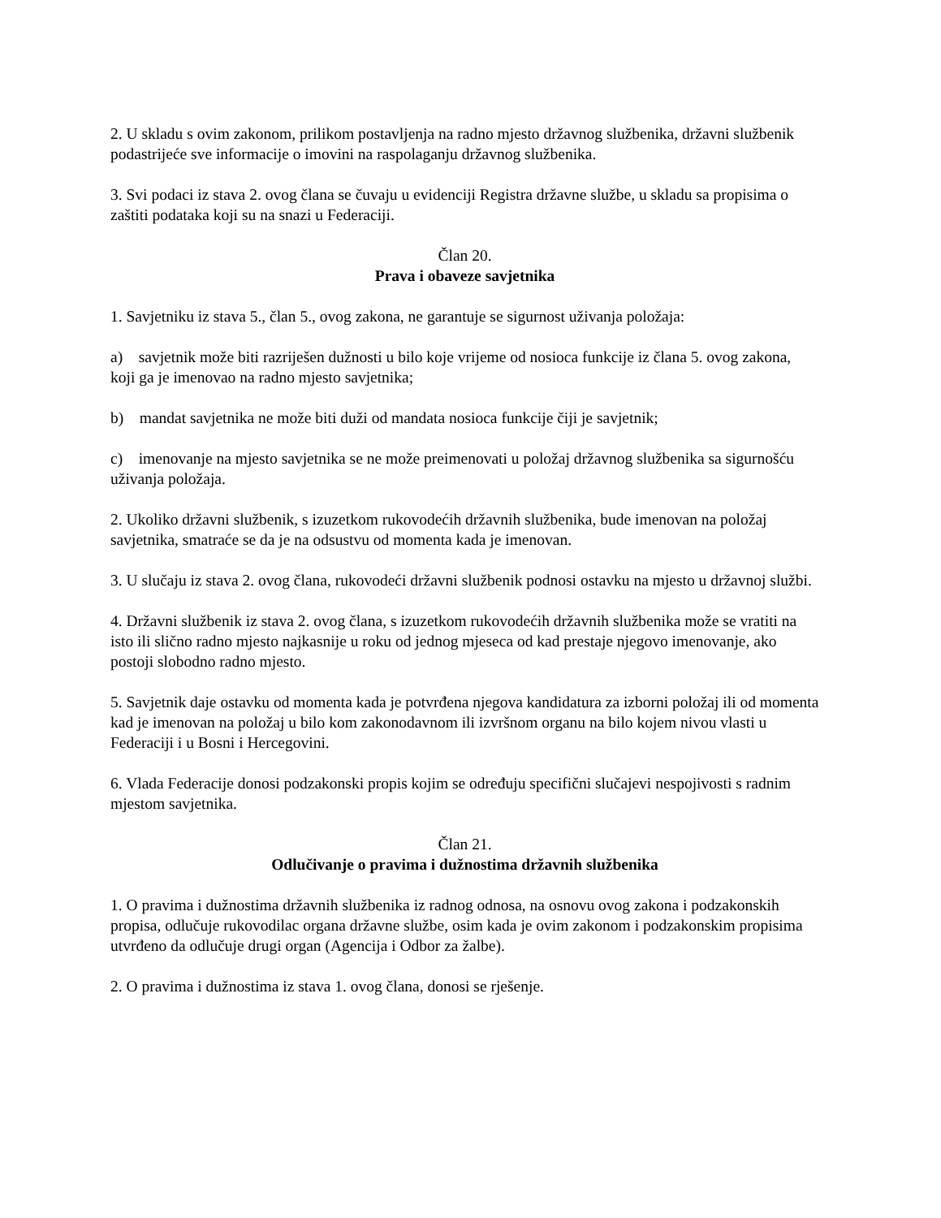2. U skladu s ovim zakonom, prilikom postavljenja na radno mjesto državnog službenika, državni službenik podastrijeće sve informacije o imovini na raspolaganju državnog službenika.
3. Svi podaci iz stava 2. ovog člana se čuvaju u evidenciji Registra državne službe, u skladu sa propisima o zaštiti podataka koji su na snazi u Federaciji.
Član 20.
Prava i obaveze savjetnika
1. Savjetniku iz stava 5., član 5., ovog zakona, ne garantuje se sigurnost uživanja položaja:
a) savjetnik može biti razriješen dužnosti u bilo koje vrijeme od nosioca funkcije iz člana 5. ovog zakona, koji ga je imenovao na radno mjesto savjetnika;
b) mandat savjetnika ne može biti duži od mandata nosioca funkcije čiji je savjetnik;
c) imenovanje na mjesto savjetnika se ne može preimenovati u položaj državnog službenika sa sigurnošću uživanja položaja.
2. Ukoliko državni službenik, s izuzetkom rukovodećih državnih službenika, bude imenovan na položaj savjetnika, smatraće se da je na odsustvu od momenta kada je imenovan.
3. U slučaju iz stava 2. ovog člana, rukovodeći državni službenik podnosi ostavku na mjesto u državnoj službi.
4. Državni službenik iz stava 2. ovog člana, s izuzetkom rukovodećih državnih službenika može se vratiti na isto ili slično radno mjesto najkasnije u roku od jednog mjeseca od kad prestaje njegovo imenovanje, ako postoji slobodno radno mjesto.
5. Savjetnik daje ostavku od momenta kada je potvrđena njegova kandidatura za izborni položaj ili od momenta kad je imenovan na položaj u bilo kom zakonodavnom ili izvršnom organu na bilo kojem nivou vlasti u Federaciji i u Bosni i Hercegovini.
6. Vlada Federacije donosi podzakonski propis kojim se određuju specifični slučajevi nespojivosti s radnim mjestom savjetnika.
Član 21.
Odlučivanje o pravima i dužnostima državnih službenika
1. O pravima i dužnostima državnih službenika iz radnog odnosa, na osnovu ovog zakona i podzakonskih propisa, odlučuje rukovodilac organa državne službe, osim kada je ovim zakonom i podzakonskim propisima utvrđeno da odlučuje drugi organ (Agencija i Odbor za žalbe).
2. O pravima i dužnostima iz stava 1. ovog člana, donosi se rješenje.